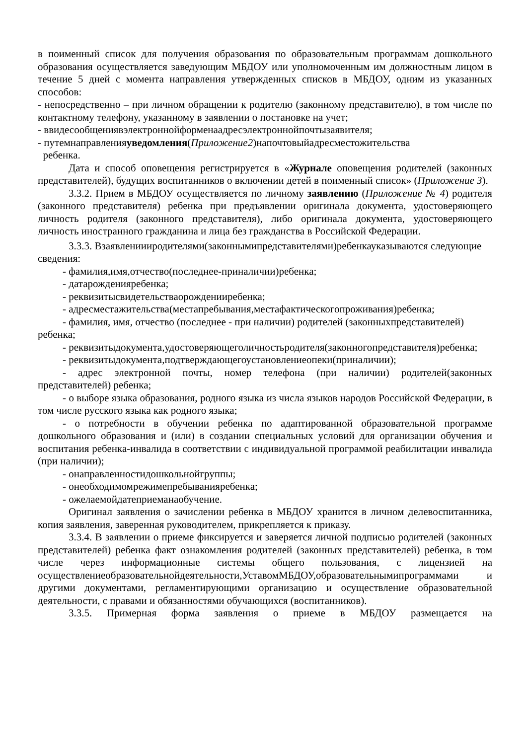в поименный список для получения образования по образовательным программам дошкольного образования осуществляется заведующим МБДОУ или уполномоченным им должностным лицом в течение 5 дней с момента направления утвержденных списков в МБДОУ, одним из указанных способов:
- непосредственно – при личном обращении к родителю (законному представителю), в том числе по контактному телефону, указанному в заявлении о постановке на учет;
- ввидесообщениявэлектроннойформенаадресэлектроннойпочтызаявителя;
- путемнаправленияуведомления(Приложение2)напочтовыйадресместожительства
ребенка.
Дата и способ оповещения регистрируется в «Журнале оповещения родителей (законных представителей), будущих воспитанников о включении детей в поименный список» (Приложение 3).
3.3.2. Прием в МБДОУ осуществляется по личному заявлению (Приложение № 4) родителя (законного представителя) ребенка при предъявлении оригинала документа, удостоверяющего личность родителя (законного представителя), либо оригинала документа, удостоверяющего личность иностранного гражданина и лица без гражданства в Российской Федерации.
3.3.3. Взаявлениииродителями(законнымипредставителями)ребенкауказываются следующие сведения:
- фамилия,имя,отчество(последнее-приналичии)ребенка;
- датарожденияребенка;
- реквизитысвидетельстваорожденииребенка;
- адресместажительства(местапребывания,местафактическогопроживания)ребенка;
- фамилия, имя, отчество (последнее - при наличии) родителей (законныхпредставителей) ребенка;
- реквизитыдокумента,удостоверяющеголичностьродителя(законногопредставителя)ребенка;
- реквизитыдокумента,подтверждающегоустановлениеопеки(приналичии);
- адрес электронной почты, номер телефона (при наличии) родителей(законных представителей) ребенка;
- о выборе языка образования, родного языка из числа языков народов Российской Федерации, в том числе русского языка как родного языка;
- о потребности в обучении ребенка по адаптированной образовательной программе дошкольного образования и (или) в создании специальных условий для организации обучения и воспитания ребенка-инвалида в соответствии с индивидуальной программой реабилитации инвалида (при наличии);
- онаправленностидошкольнойгруппы;
- онеобходимомрежимепребыванияребенка;
- ожелаемойдатеприеманаобучение.
Оригинал заявления о зачислении ребенка в МБДОУ хранится в личном делевоспитанника, копия заявления, заверенная руководителем, прикрепляется к приказу.
3.3.4. В заявлении о приеме фиксируется и заверяется личной подписью родителей (законных представителей) ребенка факт ознакомления родителей (законных представителей) ребенка, в том числе через информационные системы общего пользования, с лицензией на осуществлениеобразовательнойдеятельности,УставомМБДОУ,образовательнымипрограммами и другими документами, регламентирующими организацию и осуществление образовательной деятельности, с правами и обязанностями обучающихся (воспитанников).
3.3.5. Примерная форма заявления о приеме в МБДОУ размещается на